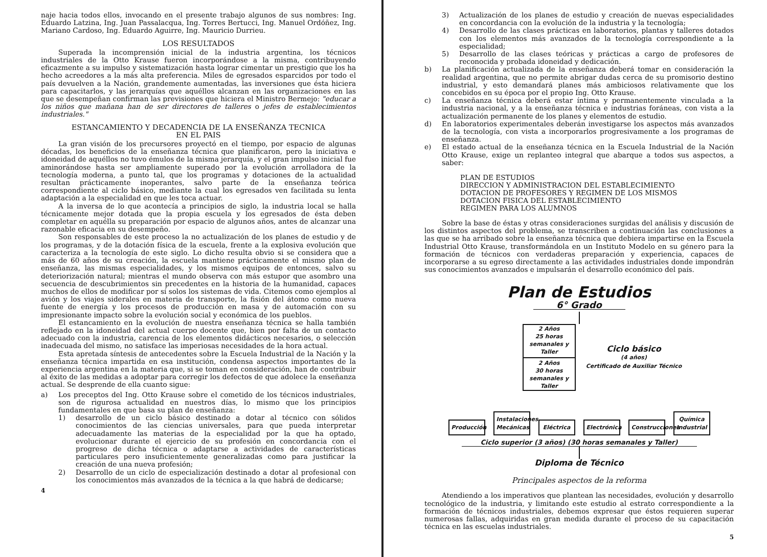naje hacia todos ellos, invocando en el presente trabajo algunos de sus nombres: Ing. Eduardo Latzina, Ing. Juan Passalacqua, Ing. Torres Bertucci, Ing. Manuel Ordóñez, Ing. Mariano Cardoso, Ing. Eduardo Aguirre, Ing. Mauricio Durrieu.
LOS RESULTADOS
Superada la incomprensión inicial de la industria argentina, los técnicos industriales de la Otto Krause fueron incorporándose a la misma, contribuyendo eficazmente a su impulso y sistematización hasta lograr cimentar un prestigio que los ha hecho acreedores a la más alta preferencia. Miles de egresados esparcidos por todo el país devuelven a la Nación, grandemente aumentadas, las inversiones que ésta hiciera para capacitarlos, y las jerarquías que aquéllos alcanzan en las organizaciones en las que se desempeñan confirman las previsiones que hiciera el Ministro Bermejo: "educar a los niños que mañana han de ser directores de talleres o jefes de establecimientos industriales."
ESTANCAMIENTO Y DECADENCIA DE LA ENSEÑANZA TECNICA
EN EL PAIS
La gran visión de los precursores proyectó en el tiempo, por espacio de algunas décadas, los beneficios de la enseñanza técnica que planificaron, pero la iniciativa e idoneidad de aquéllos no tuvo émulos de la misma jerarquía, y el gran impulso inicial fue aminorándose hasta ser ampliamente superado por la evolución arrolladora de la tecnología moderna, a punto tal, que los programas y dotaciones de la actualidad resultan prácticamente inoperantes, salvo parte de la enseñanza teórica correspondiente al ciclo básico, mediante la cual los egresados ven facilitada su lenta adaptación a la especialidad en que les toca actuar.
A la inversa de lo que acontecía a principios de siglo, la industria local se halla técnicamente mejor dotada que la propia escuela y los egresados de ésta deben completar en aquélla su preparación por espacio de algunos años, antes de alcanzar una razonable eficacia en su desempeño.
Son responsables de este proceso la no actualización de los planes de estudio y de los programas, y de la dotación física de la escuela, frente a la explosiva evolución que caracteriza a la tecnología de este siglo. Lo dicho resulta obvio si se considera que a más de 60 años de su creación, la escuela mantiene prácticamente el mismo plan de enseñanza, las mismas especialidades, y los mismos equipos de entonces, salvo su deteriorización natural; mientras el mundo observa con más estupor que asombro una secuencia de descubrimientos sin precedentes en la historia de la humanidad, capaces muchos de ellos de modificar por sí solos los sistemas de vida. Citemos como ejemplos al avión y los viajes siderales en materia de transporte, la fisión del átomo como nueva fuente de energía y los procesos de producción en masa y de automación con su impresionante impacto sobre la evolución social y económica de los pueblos.
El estancamiento en la evolución de nuestra enseñanza técnica se halla también reflejado en la idoneidad del actual cuerpo docente que, bien por falta de un contacto adecuado con la industria, carencia de los elementos didácticos necesarios, o selección inadecuada del mismo, no satisface las imperiosas necesidades de la hora actual.
Esta apretada síntesis de antecedentes sobre la Escuela Industrial de la Nación y la enseñanza técnica impartida en esa institución, condensa aspectos importantes de la experiencia argentina en la materia que, si se toman en consideración, han de contribuir al éxito de las medidas a adoptar para corregir los defectos de que adolece la enseñanza actual. Se desprende de ella cuanto sigue:
a) Los preceptos del Ing. Otto Krause sobre el cometido de los técnicos industriales, son de rigurosa actualidad en nuestros días, lo mismo que los principios fundamentales en que basa su plan de enseñanza:
1) desarrollo de un ciclo básico destinado a dotar al técnico con sólidos conocimientos de las ciencias universales, para que pueda interpretar adecuadamente las materias de la especialidad por la que ha optado, evolucionar durante el ejercicio de su profesión en concordancia con el progreso de dicha técnica o adaptarse a actividades de características particulares pero insuficientemente generalizadas como para justificar la creación de una nueva profesión;
2) Desarrollo de un ciclo de especialización destinado a dotar al profesional con los conocimientos más avanzados de la técnica a la que habrá de dedicarse;
4
3) Actualización de los planes de estudio y creación de nuevas especialidades en concordancia con la evolución de la industria y la tecnología;
4) Desarrollo de las clases prácticas en laboratorios, plantas y talleres dotados con los elementos más avanzados de la tecnología correspondiente a la especialidad;
5) Desarrollo de las clases teóricas y prácticas a cargo de profesores de reconocida y probada idoneidad y dedicación.
b) La planificación actualizada de la enseñanza deberá tomar en consideración la realidad argentina, que no permite abrigar dudas cerca de su promisorio destino industrial, y esto demandará planes más ambiciosos relativamente que los concebidos en su época por el propio Ing. Otto Krause.
c) La enseñanza técnica deberá estar íntima y permanentemente vinculada a la industria nacional, y a la enseñanza técnica e industrias foráneas, con vista a la actualización permanente de los planes y elementos de estudio.
d) En laboratorios experimentales deberán investigarse los aspectos más avanzados de la tecnología, con vista a incorporarlos progresivamente a los programas de enseñanza.
e) El estado actual de la enseñanza técnica en la Escuela Industrial de la Nación Otto Krause, exige un replanteo integral que abarque a todos sus aspectos, a saber:
PLAN DE ESTUDIOS
DIRECCION Y ADMINISTRACION DEL ESTABLECIMIENTO
DOTACION DE PROFESORES Y REGIMEN DE LOS MISMOS
DOTACION FISICA DEL ESTABLECIMIENTO
REGIMEN PARA LOS ALUMNOS
Sobre la base de éstas y otras consideraciones surgidas del análisis y discusión de los distintos aspectos del problema, se transcriben a continuación las conclusiones a las que se ha arribado sobre la enseñanza técnica que debiera impartirse en la Escuela Industrial Otto Krause, transformándola en un Instituto Modelo en su género para la formación de técnicos con verdaderas preparación y experiencia, capaces de incorporarse a su egreso directamente a las actividades industriales donde impondrán sus conocimientos avanzados e impulsarán el desarrollo económico del país.
Plan de Estudios
6° Grado
2 Años
25 horas semanales y Taller
2 Años
30 horas semanales y Taller
Ciclo básico
(4 años)
Certificado de Auxiliar Técnico
Producción Instalaciones Mecánicas Eléctrica Electrónica Construcciones Química Industrial
Ciclo superior (3 años) (30 horas semanales y Taller)
Diploma de Técnico
Principales aspectos de la reforma
Atendiendo a los imperativos que plantean las necesidades, evolución y desarrollo tecnológico de la industria, y limitando este estudio al estrato correspondiente a la formación de técnicos industriales, debemos expresar que éstos requieren superar numerosas fallas, adquiridas en gran medida durante el proceso de su capacitación técnica en las escuelas industriales.
5